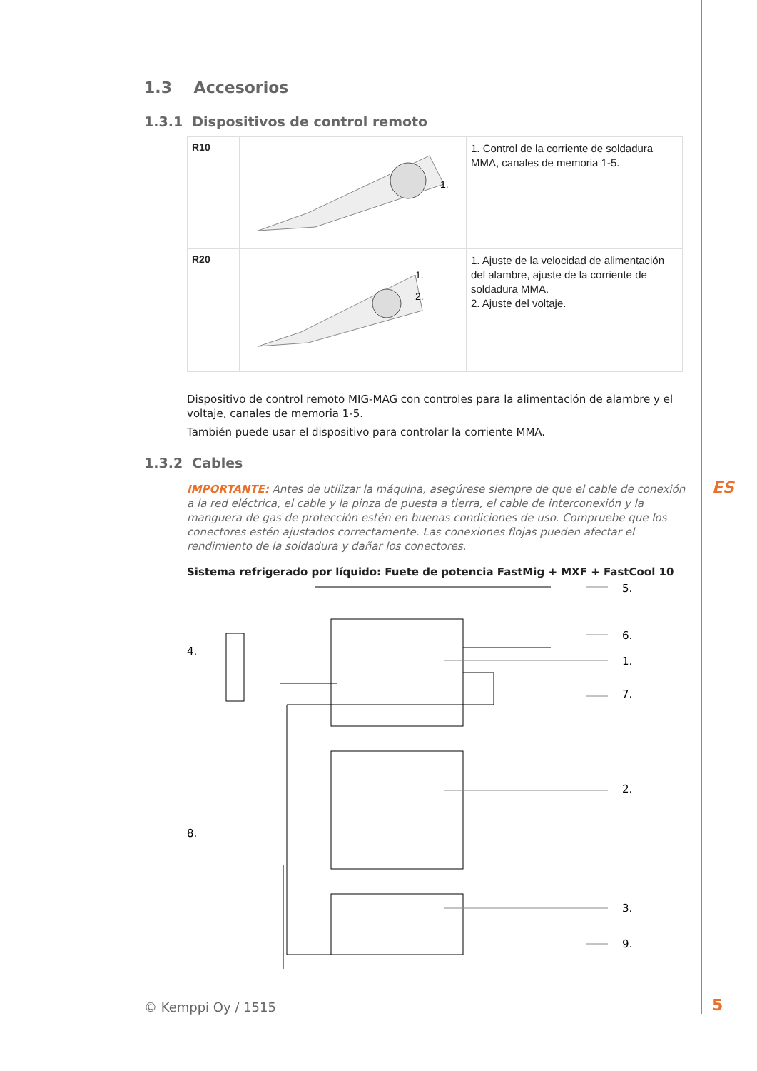1.3 Accesorios
1.3.1 Dispositivos de control remoto
| R10 | 1. | 1. Control de la corriente de soldadura MMA, canales de memoria 1-5. |
| R20 | 1. 2. | 1. Ajuste de la velocidad de alimentación del alambre, ajuste de la corriente de soldadura MMA. 2. Ajuste del voltaje. |
Dispositivo de control remoto MIG-MAG con controles para la alimentación de alambre y el voltaje, canales de memoria 1-5.
También puede usar el dispositivo para controlar la corriente MMA.
1.3.2 Cables
IMPORTANTE: Antes de utilizar la máquina, asegúrese siempre de que el cable de conexión a la red eléctrica, el cable y la pinza de puesta a tierra, el cable de interconexión y la manguera de gas de protección estén en buenas condiciones de uso. Compruebe que los conectores estén ajustados correctamente. Las conexiones flojas pueden afectar el rendimiento de la soldadura y dañar los conectores.
Sistema refrigerado por líquido: Fuete de potencia FastMig + MXF + FastCool 10
4.
8.
5.
6.
1.
7.
2.
3.
9.
ES
© Kemppi Oy / 1515 5